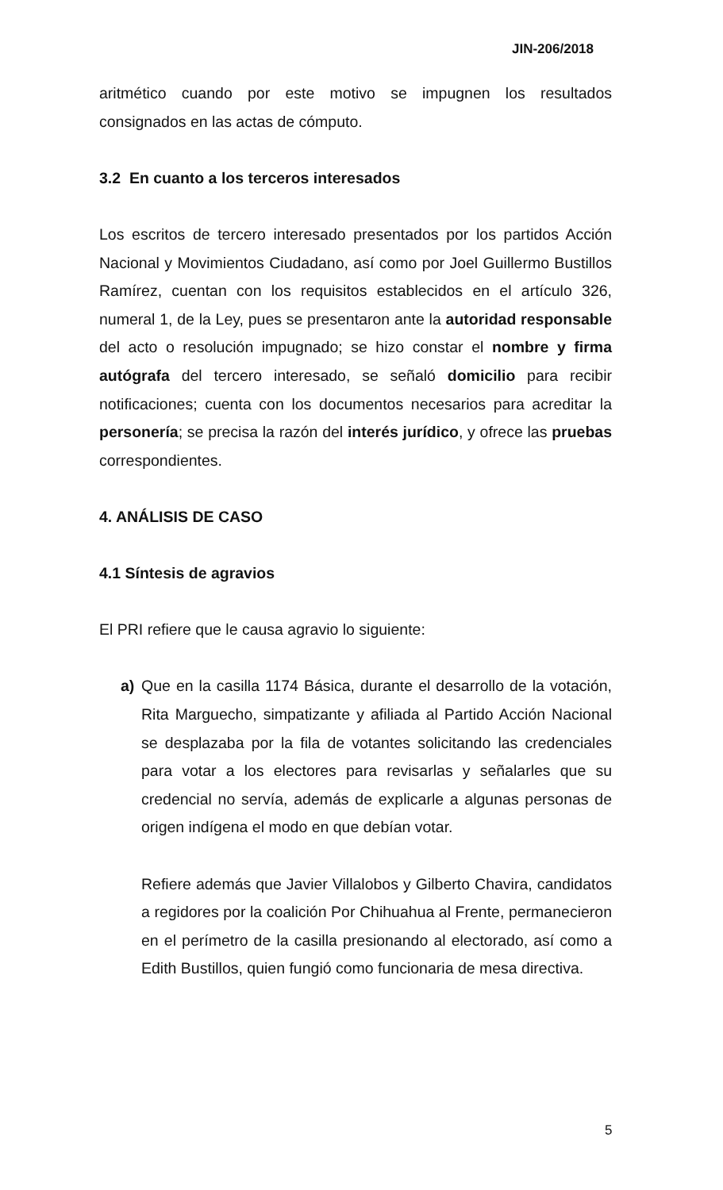JIN-206/2018
aritmético cuando por este motivo se impugnen los resultados consignados en las actas de cómputo.
3.2 En cuanto a los terceros interesados
Los escritos de tercero interesado presentados por los partidos Acción Nacional y Movimientos Ciudadano, así como por Joel Guillermo Bustillos Ramírez, cuentan con los requisitos establecidos en el artículo 326, numeral 1, de la Ley, pues se presentaron ante la autoridad responsable del acto o resolución impugnado; se hizo constar el nombre y firma autógrafa del tercero interesado, se señaló domicilio para recibir notificaciones; cuenta con los documentos necesarios para acreditar la personería; se precisa la razón del interés jurídico, y ofrece las pruebas correspondientes.
4. ANÁLISIS DE CASO
4.1 Síntesis de agravios
El PRI refiere que le causa agravio lo siguiente:
a)
Que en la casilla 1174 Básica, durante el desarrollo de la votación, Rita Marguecho, simpatizante y afiliada al Partido Acción Nacional se desplazaba por la fila de votantes solicitando las credenciales para votar a los electores para revisarlas y señalarles que su credencial no servía, además de explicarle a algunas personas de origen indígena el modo en que debían votar.
Refiere además que Javier Villalobos y Gilberto Chavira, candidatos a regidores por la coalición Por Chihuahua al Frente, permanecieron en el perímetro de la casilla presionando al electorado, así como a Edith Bustillos, quien fungió como funcionaria de mesa directiva.
5